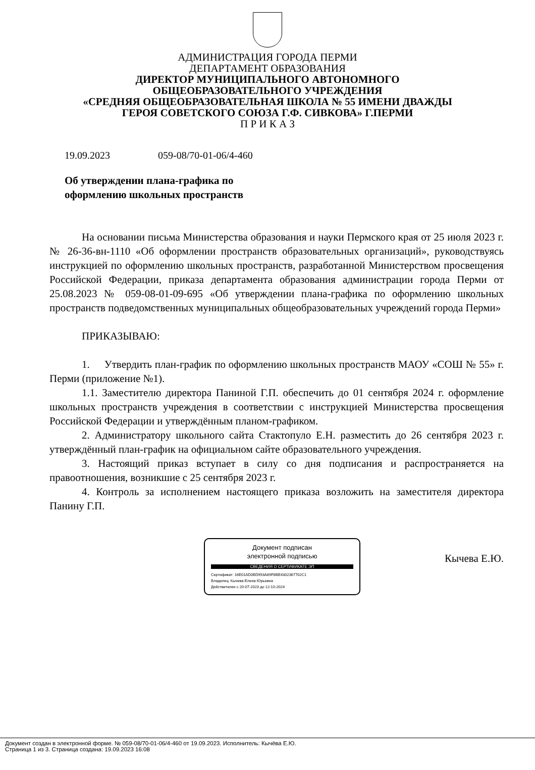АДМИНИСТРАЦИЯ ГОРОДА ПЕРМИ
ДЕПАРТАМЕНТ ОБРАЗОВАНИЯ
ДИРЕКТОР МУНИЦИПАЛЬНОГО АВТОНОМНОГО
ОБЩЕОБРАЗОВАТЕЛЬНОГО УЧРЕЖДЕНИЯ
«СРЕДНЯЯ ОБЩЕОБРАЗОВАТЕЛЬНАЯ ШКОЛА № 55 ИМЕНИ ДВАЖДЫ
ГЕРОЯ СОВЕТСКОГО СОЮЗА Г.Ф. СИВКОВА» Г.ПЕРМИ
П Р И К А З
19.09.2023 059-08/70-01-06/4-460
Об утверждении плана-графика по
оформлению школьных пространств
На основании письма Министерства образования и науки Пермского края от 25 июля 2023 г. № 26-36-вн-1110 «Об оформлении пространств образовательных организаций», руководствуясь инструкцией по оформлению школьных пространств, разработанной Министерством просвещения Российской Федерации, приказа департамента образования администрации города Перми от 25.08.2023 № 059-08-01-09-695 «Об утверждении плана-графика по оформлению школьных пространств подведомственных муниципальных общеобразовательных учреждений города Перми»
ПРИКАЗЫВАЮ:
1. Утвердить план-график по оформлению школьных пространств МАОУ «СОШ № 55» г. Перми (приложение №1).
1.1. Заместителю директора Паниной Г.П. обеспечить до 01 сентября 2024 г. оформление школьных пространств учреждения в соответствии с инструкцией Министерства просвещения Российской Федерации и утверждённым планом-графиком.
2. Администратору школьного сайта Стактопуло Е.Н. разместить до 26 сентября 2023 г. утверждённый план-график на официальном сайте образовательного учреждения.
3. Настоящий приказ вступает в силу со дня подписания и распространяется на правоотношения, возникшие с 25 сентября 2023 г.
4. Контроль за исполнением настоящего приказа возложить на заместителя директора Панину Г.П.
Документ подписан
электронной подписью
СВЕДЕНИЯ О СЕРТИФИКАТЕ ЭП
Сертификат: 16E01AD0BD993A89F8BE4302367702C1
Владелец: Кычева Елена Юрьевна
Действителен с 20-07-2023 до 12-10-2024
Кычева Е.Ю.
Документ создан в электронной форме. № 059-08/70-01-06/4-460 от 19.09.2023. Исполнитель: Кычёва Е.Ю.
Страница 1 из 3. Страница создана: 19.09.2023 16:08